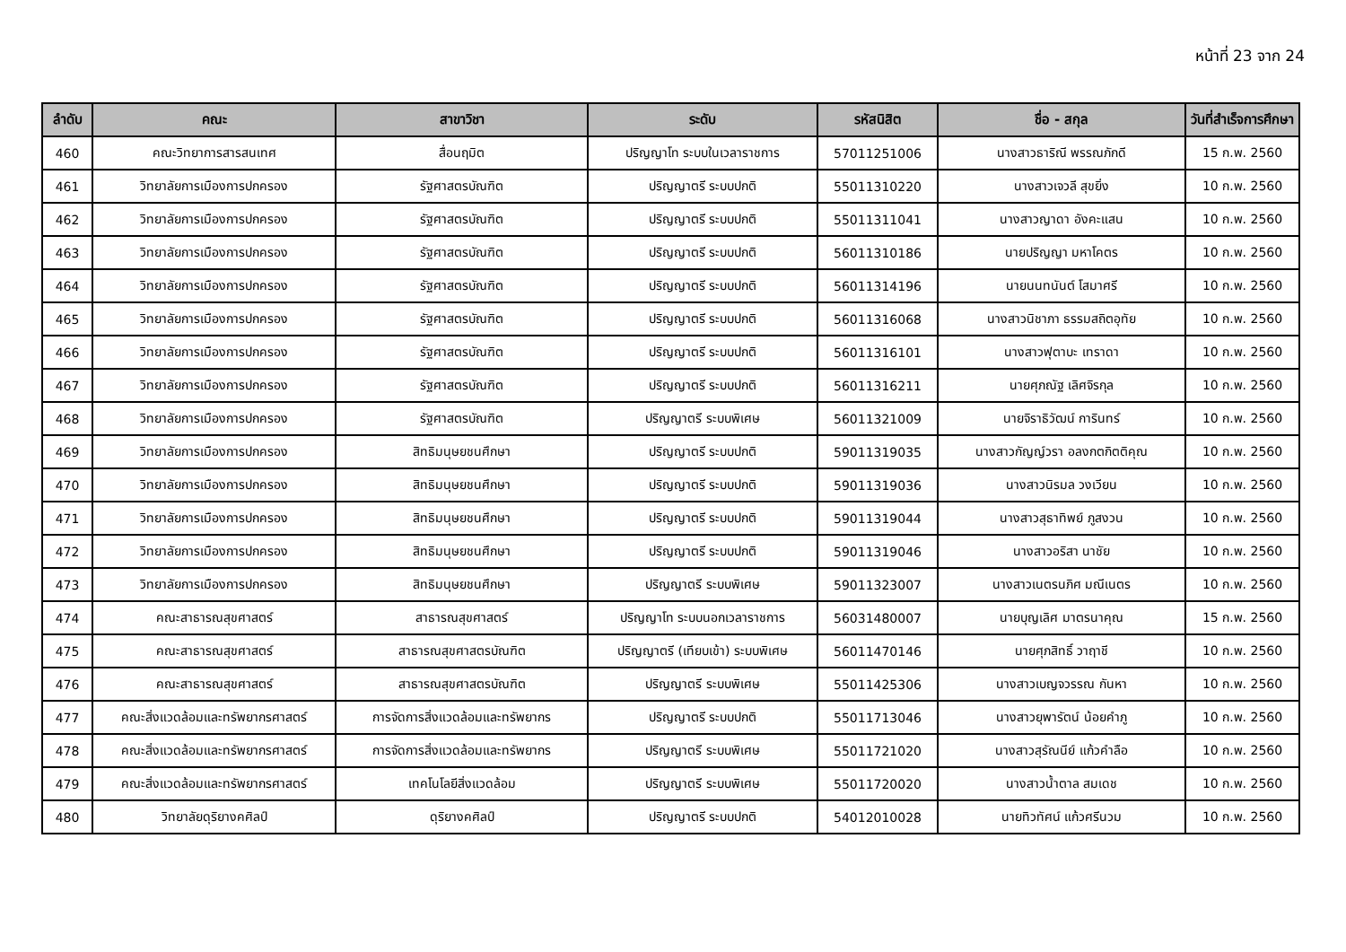หน้าที่ 23 จาก 24
| ลำดับ | คณะ | สาขาวิชา | ระดับ | รหัสนิสิต | ชื่อ - สกุล | วันที่สำเร็จการศึกษา |
| --- | --- | --- | --- | --- | --- | --- |
| 460 | คณะวิทยาการสารสนเทศ | สื่อนฤมิต | ปริญญาโท ระบบในเวลาราชการ | 57011251006 | นางสาวธาริณี พรรณภักดี | 15 ก.พ. 2560 |
| 461 | วิทยาลัยการเมืองการปกครอง | รัฐศาสตรบัณฑิต | ปริญญาตรี ระบบปกติ | 55011310220 | นางสาวเจวลี สุขยิ่ง | 10 ก.พ. 2560 |
| 462 | วิทยาลัยการเมืองการปกครอง | รัฐศาสตรบัณฑิต | ปริญญาตรี ระบบปกติ | 55011311041 | นางสาวญาดา อังคะแสน | 10 ก.พ. 2560 |
| 463 | วิทยาลัยการเมืองการปกครอง | รัฐศาสตรบัณฑิต | ปริญญาตรี ระบบปกติ | 56011310186 | นายปริญญา มหาโคตร | 10 ก.พ. 2560 |
| 464 | วิทยาลัยการเมืองการปกครอง | รัฐศาสตรบัณฑิต | ปริญญาตรี ระบบปกติ | 56011314196 | นายนนทนันต์ โสมาศรี | 10 ก.พ. 2560 |
| 465 | วิทยาลัยการเมืองการปกครอง | รัฐศาสตรบัณฑิต | ปริญญาตรี ระบบปกติ | 56011316068 | นางสาวนิชาภา ธรรมสถิตอุทัย | 10 ก.พ. 2560 |
| 466 | วิทยาลัยการเมืองการปกครอง | รัฐศาสตรบัณฑิต | ปริญญาตรี ระบบปกติ | 56011316101 | นางสาวฟุตาบะ เทราดา | 10 ก.พ. 2560 |
| 467 | วิทยาลัยการเมืองการปกครอง | รัฐศาสตรบัณฑิต | ปริญญาตรี ระบบปกติ | 56011316211 | นายศุภณัฐ เลิศจิรกุล | 10 ก.พ. 2560 |
| 468 | วิทยาลัยการเมืองการปกครอง | รัฐศาสตรบัณฑิต | ปริญญาตรี ระบบพิเศษ | 56011321009 | นายจิราธิวัฒน์ การินทร์ | 10 ก.พ. 2560 |
| 469 | วิทยาลัยการเมืองการปกครอง | สิทธิมนุษยชนศึกษา | ปริญญาตรี ระบบปกติ | 59011319035 | นางสาวกัญญ์วรา อลงกตกิตติคุณ | 10 ก.พ. 2560 |
| 470 | วิทยาลัยการเมืองการปกครอง | สิทธิมนุษยชนศึกษา | ปริญญาตรี ระบบปกติ | 59011319036 | นางสาวนิรมล วงเวียน | 10 ก.พ. 2560 |
| 471 | วิทยาลัยการเมืองการปกครอง | สิทธิมนุษยชนศึกษา | ปริญญาตรี ระบบปกติ | 59011319044 | นางสาวสุธาทิพย์ ภูสงวน | 10 ก.พ. 2560 |
| 472 | วิทยาลัยการเมืองการปกครอง | สิทธิมนุษยชนศึกษา | ปริญญาตรี ระบบปกติ | 59011319046 | นางสาวอริสา นาชัย | 10 ก.พ. 2560 |
| 473 | วิทยาลัยการเมืองการปกครอง | สิทธิมนุษยชนศึกษา | ปริญญาตรี ระบบพิเศษ | 59011323007 | นางสาวเนตรนภิศ มณีเนตร | 10 ก.พ. 2560 |
| 474 | คณะสาธารณสุขศาสตร์ | สาธารณสุขศาสตร์ | ปริญญาโท ระบบนอกเวลาราชการ | 56031480007 | นายบุญเลิศ มาตรนาคุณ | 15 ก.พ. 2560 |
| 475 | คณะสาธารณสุขศาสตร์ | สาธารณสุขศาสตรบัณฑิต | ปริญญาตรี (เทียบเข้า) ระบบพิเศษ | 56011470146 | นายศุภสิทธิ์ วาฤาชี | 10 ก.พ. 2560 |
| 476 | คณะสาธารณสุขศาสตร์ | สาธารณสุขศาสตรบัณฑิต | ปริญญาตรี ระบบพิเศษ | 55011425306 | นางสาวเบญจวรรณ กันหา | 10 ก.พ. 2560 |
| 477 | คณะสิ่งแวดล้อมและทรัพยากรศาสตร์ | การจัดการสิ่งแวดล้อมและทรัพยากร | ปริญญาตรี ระบบปกติ | 55011713046 | นางสาวยุพารัตน์ น้อยคำภู | 10 ก.พ. 2560 |
| 478 | คณะสิ่งแวดล้อมและทรัพยากรศาสตร์ | การจัดการสิ่งแวดล้อมและทรัพยากร | ปริญญาตรี ระบบพิเศษ | 55011721020 | นางสาวสุรัณนีย์ แก้วคำลือ | 10 ก.พ. 2560 |
| 479 | คณะสิ่งแวดล้อมและทรัพยากรศาสตร์ | เทคโนโลยีสิ่งแวดล้อม | ปริญญาตรี ระบบพิเศษ | 55011720020 | นางสาวน้ำตาล สมเดช | 10 ก.พ. 2560 |
| 480 | วิทยาลัยดุริยางคศิลป์ | ดุริยางคศิลป์ | ปริญญาตรี ระบบปกติ | 54012010028 | นายทิวทัศน์ แก้วศรีนวม | 10 ก.พ. 2560 |